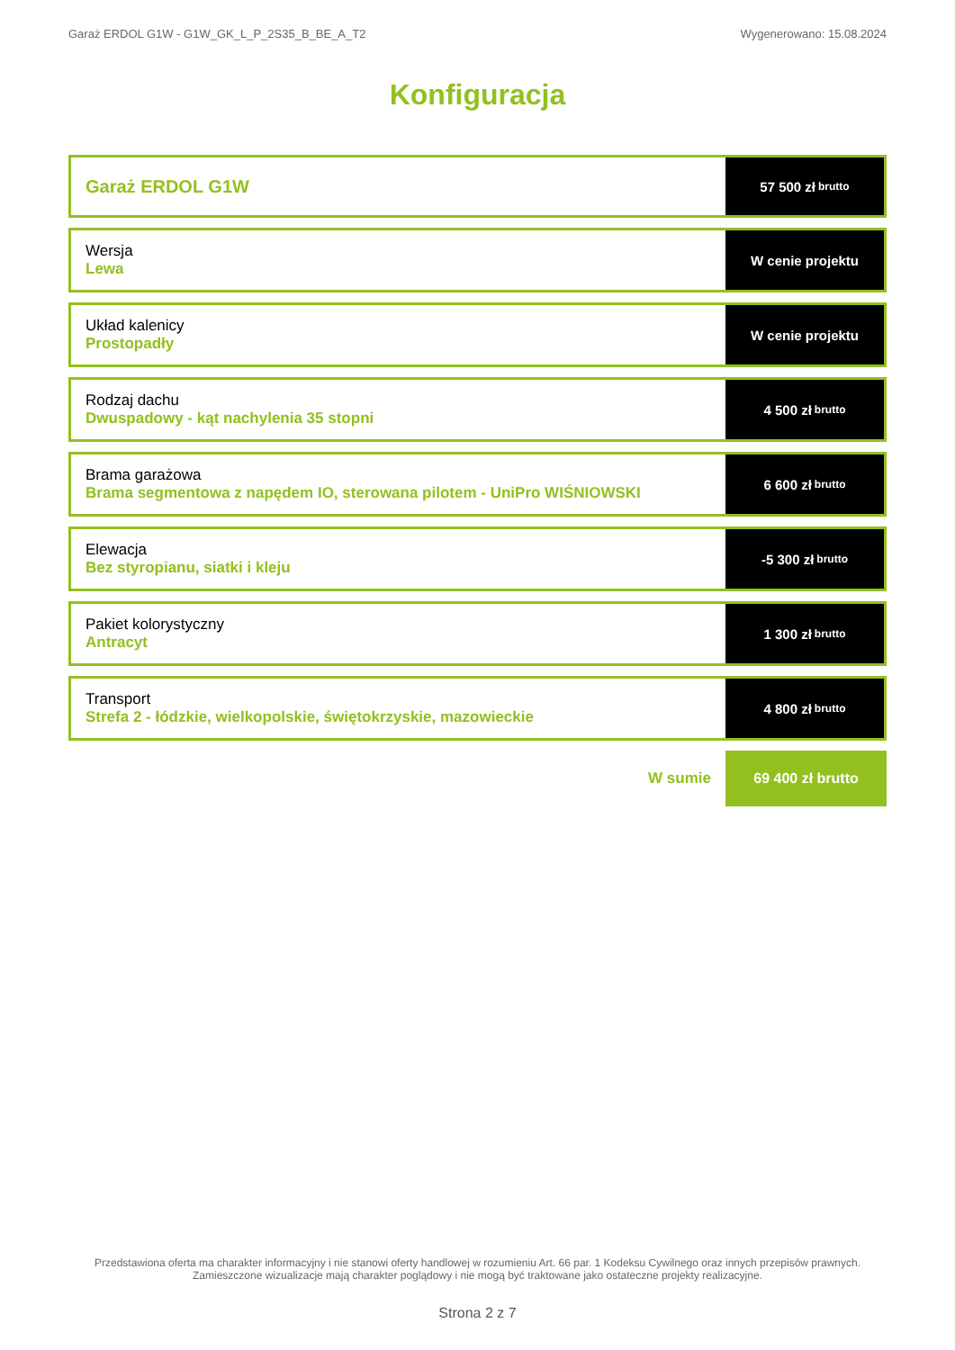Garaż ERDOL G1W - G1W_GK_L_P_2S35_B_BE_A_T2 Wygenerowano: 15.08.2024
Konfiguracja
Garaż ERDOL G1W
57 500 zł brutto
Wersja
Lewa
W cenie projektu
Układ kalenicy
Prostopadły
W cenie projektu
Rodzaj dachu
Dwuspadowy - kąt nachylenia 35 stopni
4 500 zł brutto
Brama garażowa
Brama segmentowa z napędem IO, sterowana pilotem - UniPro WIŚNIOWSKI
6 600 zł brutto
Elewacja
Bez styropianu, siatki i kleju
-5 300 zł brutto
Pakiet kolorystyczny
Antracyt
1 300 zł brutto
Transport
Strefa 2 - łódzkie, wielkopolskie, świętokrzyskie, mazowieckie
4 800 zł brutto
W sumie
69 400 zł brutto
Przedstawiona oferta ma charakter informacyjny i nie stanowi oferty handlowej w rozumieniu Art. 66 par. 1 Kodeksu Cywilnego oraz innych przepisów prawnych. Zamieszczone wizualizacje mają charakter poglądowy i nie mogą być traktowane jako ostateczne projekty realizacyjne.
Strona 2 z 7